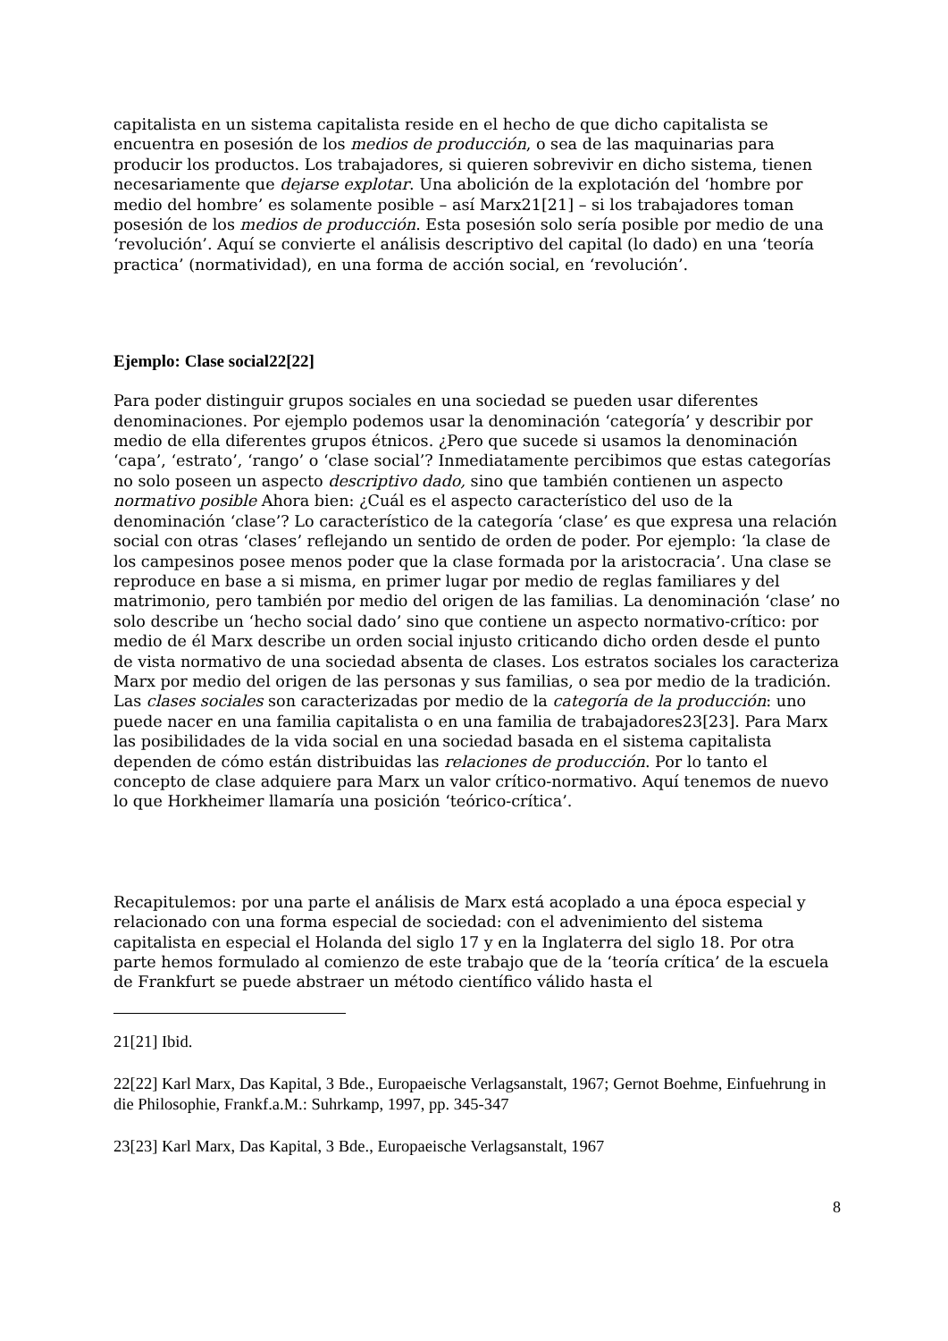capitalista en un sistema capitalista reside en el hecho de que dicho capitalista se encuentra en posesión de los medios de producción, o sea de las maquinarias para producir los productos. Los trabajadores, si quieren sobrevivir en dicho sistema, tienen necesariamente que dejarse explotar. Una abolición de la explotación del ‘hombre por medio del hombre’ es solamente posible – así Marx21[21] – si los trabajadores toman posesión de los medios de producción. Esta posesión solo sería posible por medio de una ‘revolución’. Aquí se convierte el análisis descriptivo del capital (lo dado) en una ‘teoría practica’ (normatividad), en una forma de acción social, en ‘revolución’.
Ejemplo: Clase social22[22]
Para poder distinguir grupos sociales en una sociedad se pueden usar diferentes denominaciones. Por ejemplo podemos usar la denominación ‘categoría’ y describir por medio de ella diferentes grupos étnicos. ¿Pero que sucede si usamos la denominación ‘capa’, ‘estrato’, ‘rango’ o ‘clase social’? Inmediatamente percibimos que estas categorías no solo poseen un aspecto descriptivo dado, sino que también contienen un aspecto normativo posible Ahora bien: ¿Cuál es el aspecto característico del uso de la denominación ‘clase’? Lo característico de la categoría ‘clase’ es que expresa una relación social con otras ‘clases’ reflejando un sentido de orden de poder. Por ejemplo: ‘la clase de los campesinos posee menos poder que la clase formada por la aristocracia’. Una clase se reproduce en base a si misma, en primer lugar por medio de reglas familiares y del matrimonio, pero también por medio del origen de las familias. La denominación ‘clase’ no solo describe un ‘hecho social dado’ sino que contiene un aspecto normativo-crítico: por medio de él Marx describe un orden social injusto criticando dicho orden desde el punto de vista normativo de una sociedad absenta de clases. Los estratos sociales los caracteriza Marx por medio del origen de las personas y sus familias, o sea por medio de la tradición. Las clases sociales son caracterizadas por medio de la categoría de la producción: uno puede nacer en una familia capitalista o en una familia de trabajadores23[23]. Para Marx las posibilidades de la vida social en una sociedad basada en el sistema capitalista dependen de cómo están distribuidas las relaciones de producción. Por lo tanto el concepto de clase adquiere para Marx un valor crítico-normativo. Aquí tenemos de nuevo lo que Horkheimer llamaría una posición ‘teórico-crítica’.
Recapitulemos: por una parte el análisis de Marx está acoplado a una época especial y relacionado con una forma especial de sociedad: con el advenimiento del sistema capitalista en especial el Holanda del siglo 17 y en la Inglaterra del siglo 18. Por otra parte hemos formulado al comienzo de este trabajo que de la ‘teoría crítica’ de la escuela de Frankfurt se puede abstraer un método científico válido hasta el
21[21] Ibid.
22[22] Karl Marx, Das Kapital, 3 Bde., Europaeische Verlagsanstalt, 1967; Gernot Boehme, Einfuehrung in die Philosophie, Frankf.a.M.: Suhrkamp, 1997, pp. 345-347
23[23] Karl Marx, Das Kapital, 3 Bde., Europaeische Verlagsanstalt, 1967
8